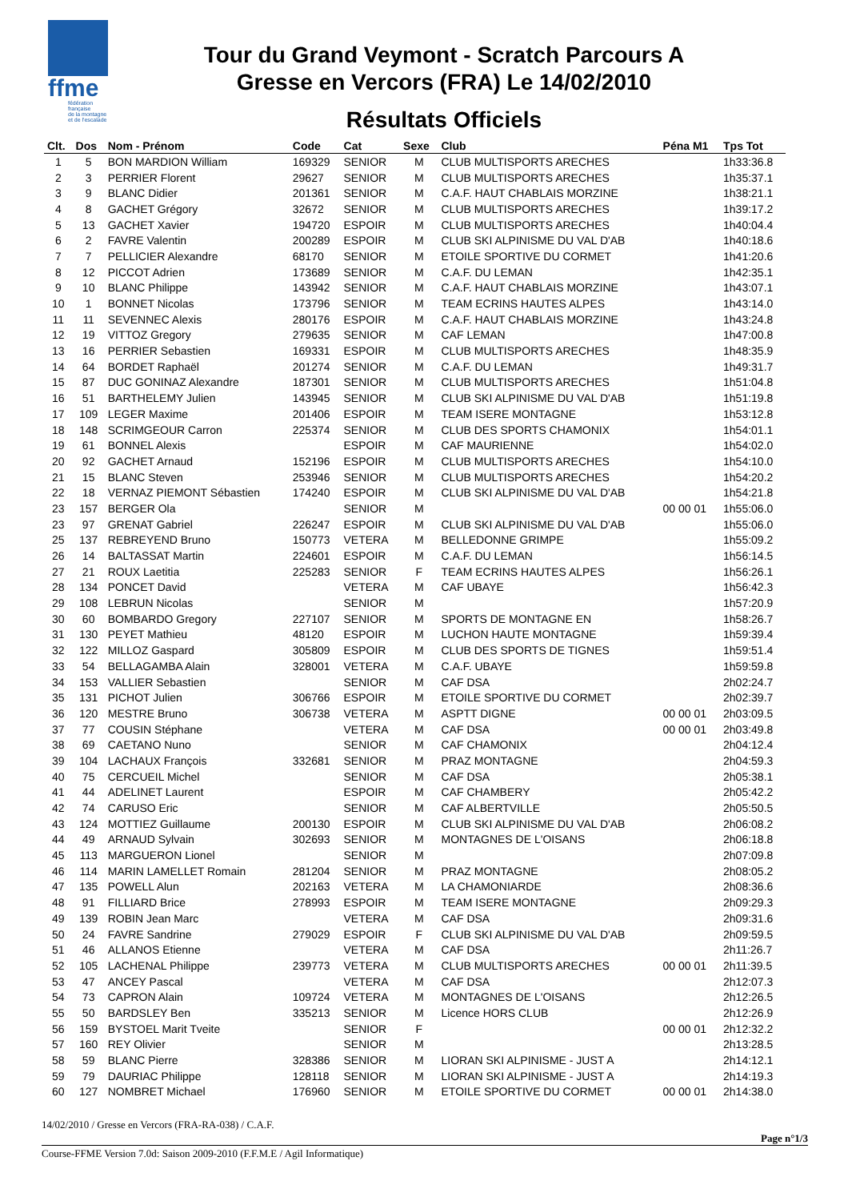ffme
fédération
française
de la montagne
et de l'escalade
Tour du Grand Veymont - Scratch Parcours A
Gresse en Vercors (FRA) Le 14/02/2010
Résultats Officiels
| Clt. | Dos | Nom - Prénom | Code | Cat | Sexe | Club | Péna M1 | Tps Tot |
| --- | --- | --- | --- | --- | --- | --- | --- | --- |
| 1 | 5 | BON MARDION William | 169329 | SENIOR | M | CLUB MULTISPORTS ARECHES | | 1h33:36.8 |
| 2 | 3 | PERRIER Florent | 29627 | SENIOR | M | CLUB MULTISPORTS ARECHES | | 1h35:37.1 |
| 3 | 9 | BLANC Didier | 201361 | SENIOR | M | C.A.F. HAUT CHABLAIS MORZINE | | 1h38:21.1 |
| 4 | 8 | GACHET Grégory | 32672 | SENIOR | M | CLUB MULTISPORTS ARECHES | | 1h39:17.2 |
| 5 | 13 | GACHET Xavier | 194720 | ESPOIR | M | CLUB MULTISPORTS ARECHES | | 1h40:04.4 |
| 6 | 2 | FAVRE Valentin | 200289 | ESPOIR | M | CLUB SKI ALPINISME DU VAL D'AB | | 1h40:18.6 |
| 7 | 7 | PELLICIER Alexandre | 68170 | SENIOR | M | ETOILE SPORTIVE DU CORMET | | 1h41:20.6 |
| 8 | 12 | PICCOT Adrien | 173689 | SENIOR | M | C.A.F. DU LEMAN | | 1h42:35.1 |
| 9 | 10 | BLANC Philippe | 143942 | SENIOR | M | C.A.F. HAUT CHABLAIS MORZINE | | 1h43:07.1 |
| 10 | 1 | BONNET Nicolas | 173796 | SENIOR | M | TEAM ECRINS HAUTES ALPES | | 1h43:14.0 |
| 11 | 11 | SEVENNEC Alexis | 280176 | ESPOIR | M | C.A.F. HAUT CHABLAIS MORZINE | | 1h43:24.8 |
| 12 | 19 | VITTOZ Gregory | 279635 | SENIOR | M | CAF LEMAN | | 1h47:00.8 |
| 13 | 16 | PERRIER Sebastien | 169331 | ESPOIR | M | CLUB MULTISPORTS ARECHES | | 1h48:35.9 |
| 14 | 64 | BORDET Raphaël | 201274 | SENIOR | M | C.A.F. DU LEMAN | | 1h49:31.7 |
| 15 | 87 | DUC GONINAZ Alexandre | 187301 | SENIOR | M | CLUB MULTISPORTS ARECHES | | 1h51:04.8 |
| 16 | 51 | BARTHELEMY Julien | 143945 | SENIOR | M | CLUB SKI ALPINISME DU VAL D'AB | | 1h51:19.8 |
| 17 | 109 | LEGER Maxime | 201406 | ESPOIR | M | TEAM ISERE MONTAGNE | | 1h53:12.8 |
| 18 | 148 | SCRIMGEOUR Carron | 225374 | SENIOR | M | CLUB DES SPORTS CHAMONIX | | 1h54:01.1 |
| 19 | 61 | BONNEL Alexis | | ESPOIR | M | CAF MAURIENNE | | 1h54:02.0 |
| 20 | 92 | GACHET Arnaud | 152196 | ESPOIR | M | CLUB MULTISPORTS ARECHES | | 1h54:10.0 |
| 21 | 15 | BLANC Steven | 253946 | SENIOR | M | CLUB MULTISPORTS ARECHES | | 1h54:20.2 |
| 22 | 18 | VERNAZ PIEMONT Sébastien | 174240 | ESPOIR | M | CLUB SKI ALPINISME DU VAL D'AB | | 1h54:21.8 |
| 23 | 157 | BERGER Ola | | SENIOR | M | | 00 00 01 | 1h55:06.0 |
| 23 | 97 | GRENAT Gabriel | 226247 | ESPOIR | M | CLUB SKI ALPINISME DU VAL D'AB | | 1h55:06.0 |
| 25 | 137 | REBREYEND Bruno | 150773 | VETERA | M | BELLEDONNE GRIMPE | | 1h55:09.2 |
| 26 | 14 | BALTASSAT Martin | 224601 | ESPOIR | M | C.A.F. DU LEMAN | | 1h56:14.5 |
| 27 | 21 | ROUX Laetitia | 225283 | SENIOR | F | TEAM ECRINS HAUTES ALPES | | 1h56:26.1 |
| 28 | 134 | PONCET David | | VETERA | M | CAF UBAYE | | 1h56:42.3 |
| 29 | 108 | LEBRUN Nicolas | | SENIOR | M | | | 1h57:20.9 |
| 30 | 60 | BOMBARDO Gregory | 227107 | SENIOR | M | SPORTS DE MONTAGNE EN | | 1h58:26.7 |
| 31 | 130 | PEYET Mathieu | 48120 | ESPOIR | M | LUCHON HAUTE MONTAGNE | | 1h59:39.4 |
| 32 | 122 | MILLOZ Gaspard | 305809 | ESPOIR | M | CLUB DES SPORTS DE TIGNES | | 1h59:51.4 |
| 33 | 54 | BELLAGAMBA Alain | 328001 | VETERA | M | C.A.F. UBAYE | | 1h59:59.8 |
| 34 | 153 | VALLIER Sebastien | | SENIOR | M | CAF DSA | | 2h02:24.7 |
| 35 | 131 | PICHOT Julien | 306766 | ESPOIR | M | ETOILE SPORTIVE DU CORMET | | 2h02:39.7 |
| 36 | 120 | MESTRE Bruno | 306738 | VETERA | M | ASPTT DIGNE | 00 00 01 | 2h03:09.5 |
| 37 | 77 | COUSIN Stéphane | | VETERA | M | CAF DSA | 00 00 01 | 2h03:49.8 |
| 38 | 69 | CAETANO Nuno | | SENIOR | M | CAF CHAMONIX | | 2h04:12.4 |
| 39 | 104 | LACHAUX François | 332681 | SENIOR | M | PRAZ MONTAGNE | | 2h04:59.3 |
| 40 | 75 | CERCUEIL Michel | | SENIOR | M | CAF DSA | | 2h05:38.1 |
| 41 | 44 | ADELINET Laurent | | ESPOIR | M | CAF CHAMBERY | | 2h05:42.2 |
| 42 | 74 | CARUSO Eric | | SENIOR | M | CAF ALBERTVILLE | | 2h05:50.5 |
| 43 | 124 | MOTTIEZ Guillaume | 200130 | ESPOIR | M | CLUB SKI ALPINISME DU VAL D'AB | | 2h06:08.2 |
| 44 | 49 | ARNAUD Sylvain | 302693 | SENIOR | M | MONTAGNES DE L'OISANS | | 2h06:18.8 |
| 45 | 113 | MARGUERON Lionel | | SENIOR | M | | | 2h07:09.8 |
| 46 | 114 | MARIN LAMELLET Romain | 281204 | SENIOR | M | PRAZ MONTAGNE | | 2h08:05.2 |
| 47 | 135 | POWELL Alun | 202163 | VETERA | M | LA CHAMONIARDE | | 2h08:36.6 |
| 48 | 91 | FILLIARD Brice | 278993 | ESPOIR | M | TEAM ISERE MONTAGNE | | 2h09:29.3 |
| 49 | 139 | ROBIN Jean Marc | | VETERA | M | CAF DSA | | 2h09:31.6 |
| 50 | 24 | FAVRE Sandrine | 279029 | ESPOIR | F | CLUB SKI ALPINISME DU VAL D'AB | | 2h09:59.5 |
| 51 | 46 | ALLANOS Etienne | | VETERA | M | CAF DSA | | 2h11:26.7 |
| 52 | 105 | LACHENAL Philippe | 239773 | VETERA | M | CLUB MULTISPORTS ARECHES | 00 00 01 | 2h11:39.5 |
| 53 | 47 | ANCEY Pascal | | VETERA | M | CAF DSA | | 2h12:07.3 |
| 54 | 73 | CAPRON Alain | 109724 | VETERA | M | MONTAGNES DE L'OISANS | | 2h12:26.5 |
| 55 | 50 | BARDSLEY Ben | 335213 | SENIOR | M | Licence HORS CLUB | | 2h12:26.9 |
| 56 | 159 | BYSTOEL Marit Tveite | | SENIOR | F | | 00 00 01 | 2h12:32.2 |
| 57 | 160 | REY Olivier | | SENIOR | M | | | 2h13:28.5 |
| 58 | 59 | BLANC Pierre | 328386 | SENIOR | M | LIORAN SKI ALPINISME - JUST A | | 2h14:12.1 |
| 59 | 79 | DAURIAC Philippe | 128118 | SENIOR | M | LIORAN SKI ALPINISME - JUST A | | 2h14:19.3 |
| 60 | 127 | NOMBRET Michael | 176960 | SENIOR | M | ETOILE SPORTIVE DU CORMET | 00 00 01 | 2h14:38.0 |
14/02/2010 / Gresse en Vercors (FRA-RA-038) / C.A.F.
Page n°1/3
Course-FFME Version 7.0d: Saison 2009-2010 (F.F.M.E / Agil Informatique)